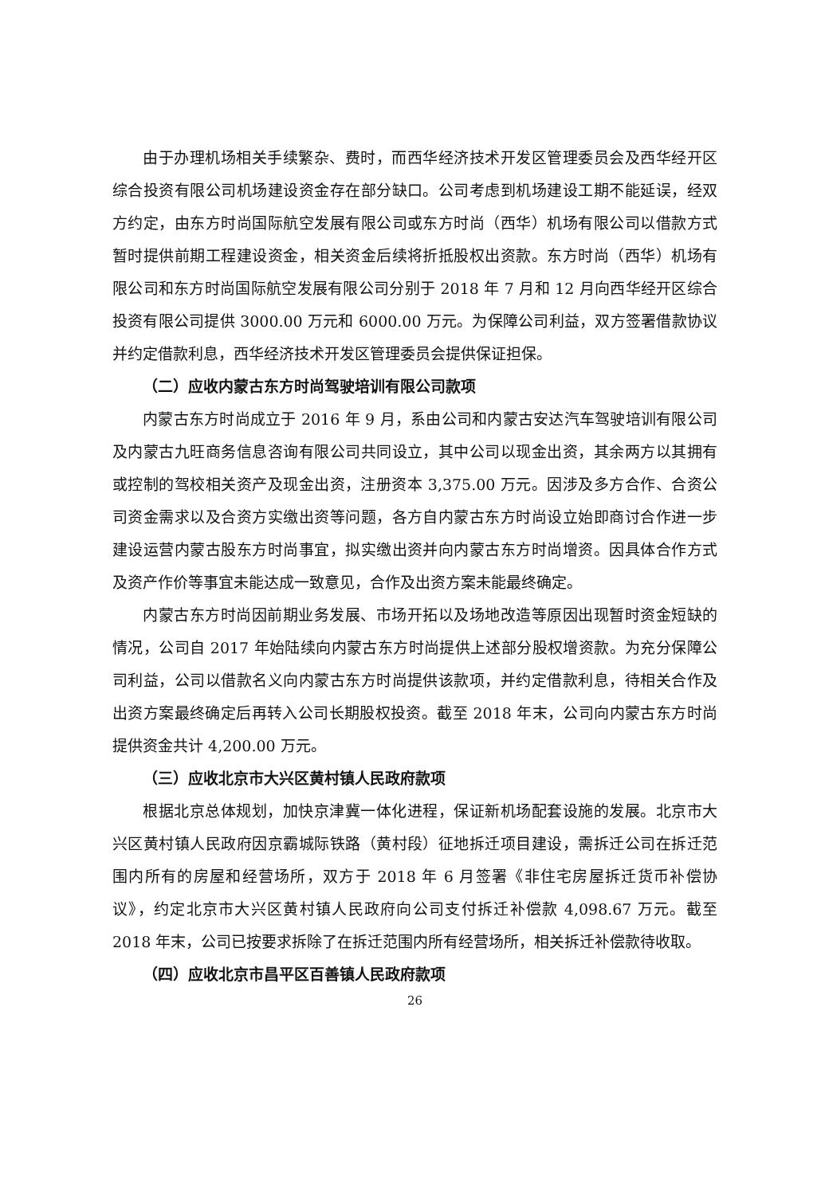由于办理机场相关手续繁杂、费时，而西华经济技术开发区管理委员会及西华经开区综合投资有限公司机场建设资金存在部分缺口。公司考虑到机场建设工期不能延误，经双方约定，由东方时尚国际航空发展有限公司或东方时尚（西华）机场有限公司以借款方式暂时提供前期工程建设资金，相关资金后续将折抵股权出资款。东方时尚（西华）机场有限公司和东方时尚国际航空发展有限公司分别于 2018 年 7 月和 12 月向西华经开区综合投资有限公司提供 3000.00 万元和 6000.00 万元。为保障公司利益，双方签署借款协议并约定借款利息，西华经济技术开发区管理委员会提供保证担保。
（二）应收内蒙古东方时尚驾驶培训有限公司款项
内蒙古东方时尚成立于 2016 年 9 月，系由公司和内蒙古安达汽车驾驶培训有限公司及内蒙古九旺商务信息咨询有限公司共同设立，其中公司以现金出资，其余两方以其拥有或控制的驾校相关资产及现金出资，注册资本 3,375.00 万元。因涉及多方合作、合资公司资金需求以及合资方实缴出资等问题，各方自内蒙古东方时尚设立始即商讨合作进一步建设运营内蒙古股东方时尚事宜，拟实缴出资并向内蒙古东方时尚增资。因具体合作方式及资产作价等事宜未能达成一致意见，合作及出资方案未能最终确定。
内蒙古东方时尚因前期业务发展、市场开拓以及场地改造等原因出现暂时资金短缺的情况，公司自 2017 年始陆续向内蒙古东方时尚提供上述部分股权增资款。为充分保障公司利益，公司以借款名义向内蒙古东方时尚提供该款项，并约定借款利息，待相关合作及出资方案最终确定后再转入公司长期股权投资。截至 2018 年末，公司向内蒙古东方时尚提供资金共计 4,200.00 万元。
（三）应收北京市大兴区黄村镇人民政府款项
根据北京总体规划，加快京津冀一体化进程，保证新机场配套设施的发展。北京市大兴区黄村镇人民政府因京霸城际铁路（黄村段）征地拆迁项目建设，需拆迁公司在拆迁范围内所有的房屋和经营场所，双方于 2018 年 6 月签署《非住宅房屋拆迁货币补偿协议》，约定北京市大兴区黄村镇人民政府向公司支付拆迁补偿款 4,098.67 万元。截至 2018 年末，公司已按要求拆除了在拆迁范围内所有经营场所，相关拆迁补偿款待收取。
（四）应收北京市昌平区百善镇人民政府款项
26